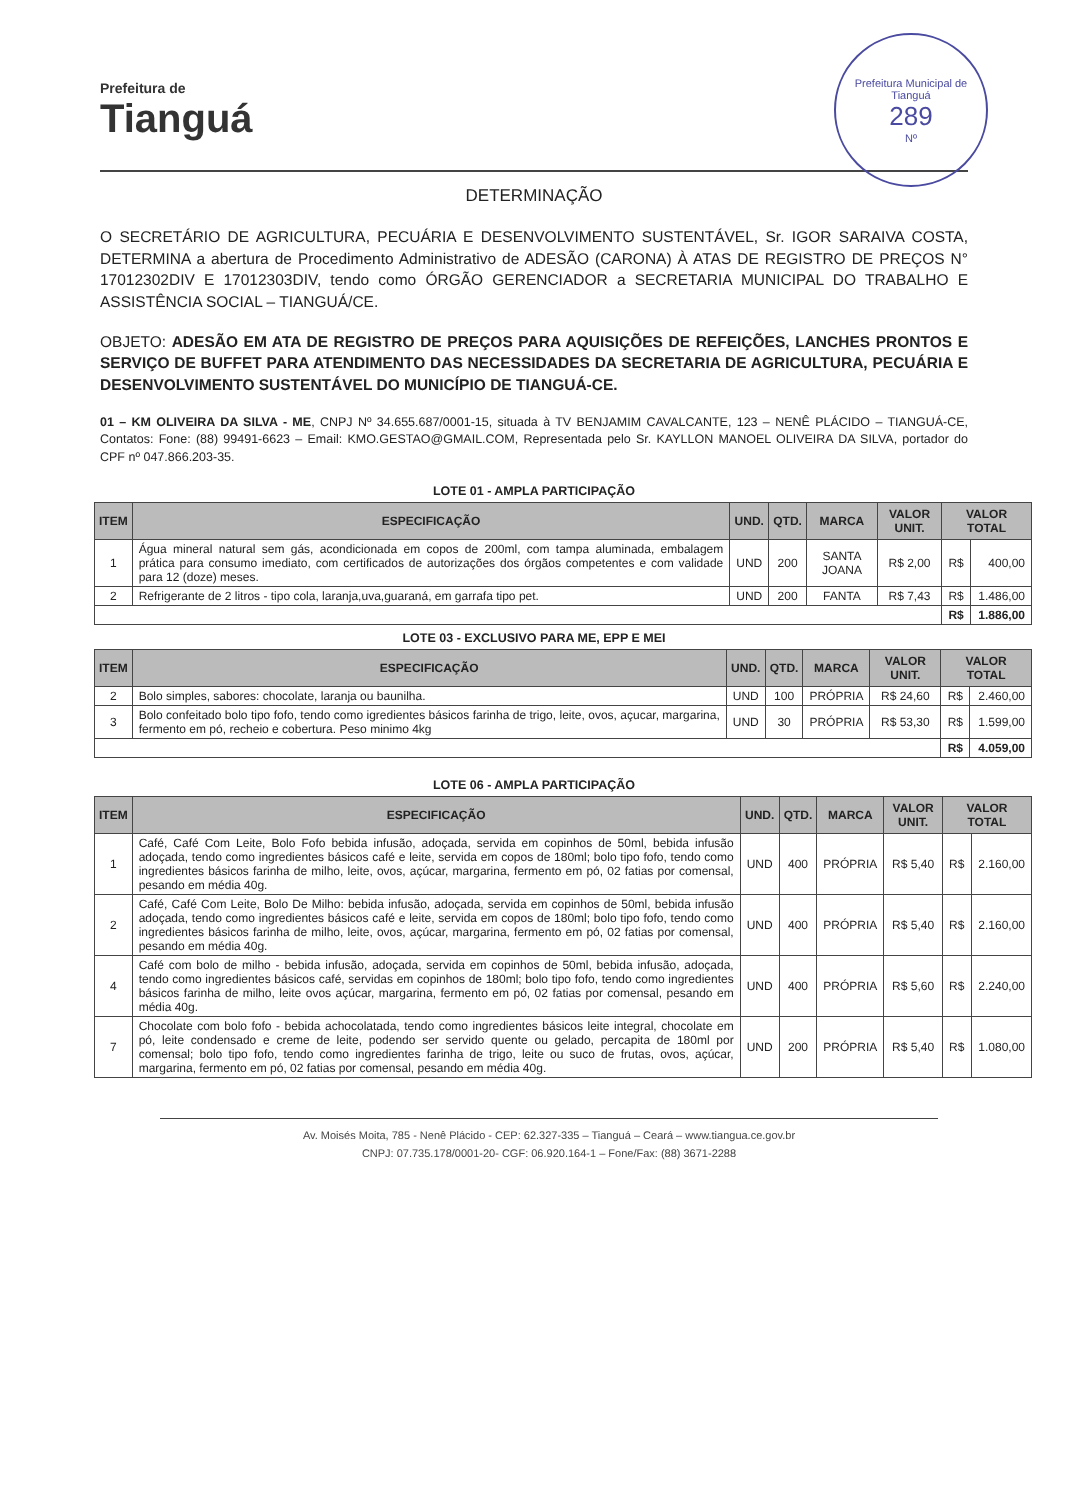Prefeitura de
Tianguá
Prefeitura Municipal de Tianguá
289
Nº
DETERMINAÇÃO
O SECRETÁRIO DE AGRICULTURA, PECUÁRIA E DESENVOLVIMENTO SUSTENTÁVEL, Sr. IGOR SARAIVA COSTA, DETERMINA a abertura de Procedimento Administrativo de ADESÃO (CARONA) À ATAS DE REGISTRO DE PREÇOS N° 17012302DIV E 17012303DIV, tendo como ÓRGÃO GERENCIADOR a SECRETARIA MUNICIPAL DO TRABALHO E ASSISTÊNCIA SOCIAL – TIANGUÁ/CE.
OBJETO: ADESÃO EM ATA DE REGISTRO DE PREÇOS PARA AQUISIÇÕES DE REFEIÇÕES, LANCHES PRONTOS E SERVIÇO DE BUFFET PARA ATENDIMENTO DAS NECESSIDADES DA SECRETARIA DE AGRICULTURA, PECUÁRIA E DESENVOLVIMENTO SUSTENTÁVEL DO MUNICÍPIO DE TIANGUÁ-CE.
01 – KM OLIVEIRA DA SILVA - ME, CNPJ Nº 34.655.687/0001-15, situada à TV BENJAMIM CAVALCANTE, 123 – NENÊ PLÁCIDO – TIANGUÁ-CE, Contatos: Fone: (88) 99491-6623 – Email: KMO.GESTAO@GMAIL.COM, Representada pelo Sr. KAYLLON MANOEL OLIVEIRA DA SILVA, portador do CPF nº 047.866.203-35.
LOTE 01 - AMPLA PARTICIPAÇÃO
| ITEM | ESPECIFICAÇÃO | UND. | QTD. | MARCA | VALOR UNIT. | VALOR TOTAL | |
| --- | --- | --- | --- | --- | --- | --- | --- |
| 1 | Água mineral natural sem gás, acondicionada em copos de 200ml, com tampa aluminada, embalagem prática para consumo imediato, com certificados de autorizações dos órgãos competentes e com validade para 12 (doze) meses. | UND | 200 | SANTA JOANA | R$ 2,00 | R$ | 400,00 |
| 2 | Refrigerante de 2 litros - tipo cola, laranja,uva,guaraná, em garrafa tipo pet. | UND | 200 | FANTA | R$ 7,43 | R$ | 1.486,00 |
| | | | | | | R$ | 1.886,00 |
LOTE 03 - EXCLUSIVO PARA ME, EPP E MEI
| ITEM | ESPECIFICAÇÃO | UND. | QTD. | MARCA | VALOR UNIT. | VALOR TOTAL | |
| --- | --- | --- | --- | --- | --- | --- | --- |
| 2 | Bolo simples, sabores: chocolate, laranja ou baunilha. | UND | 100 | PRÓPRIA | R$ 24,60 | R$ | 2.460,00 |
| 3 | Bolo confeitado bolo tipo fofo, tendo como igredientes básicos farinha de trigo, leite, ovos, açucar, margarina, fermento em pó, recheio e cobertura. Peso minimo 4kg | UND | 30 | PRÓPRIA | R$ 53,30 | R$ | 1.599,00 |
| | | | | | | R$ | 4.059,00 |
LOTE 06 - AMPLA PARTICIPAÇÃO
| ITEM | ESPECIFICAÇÃO | UND. | QTD. | MARCA | VALOR UNIT. | VALOR TOTAL | |
| --- | --- | --- | --- | --- | --- | --- | --- |
| 1 | Café, Café Com Leite, Bolo Fofo bebida infusão, adoçada, servida em copinhos de 50ml, bebida infusão adoçada, tendo como ingredientes básicos café e leite, servida em copos de 180ml; bolo tipo fofo, tendo como ingredientes básicos farinha de milho, leite, ovos, açúcar, margarina, fermento em pó, 02 fatias por comensal, pesando em média 40g. | UND | 400 | PRÓPRIA | R$ 5,40 | R$ | 2.160,00 |
| 2 | Café, Café Com Leite, Bolo De Milho: bebida infusão, adoçada, servida em copinhos de 50ml, bebida infusão adoçada, tendo como ingredientes básicos café e leite, servida em copos de 180ml; bolo tipo fofo, tendo como ingredientes básicos farinha de milho, leite, ovos, açúcar, margarina, fermento em pó, 02 fatias por comensal, pesando em média 40g. | UND | 400 | PRÓPRIA | R$ 5,40 | R$ | 2.160,00 |
| 4 | Café com bolo de milho - bebida infusão, adoçada, servida em copinhos de 50ml, bebida infusão, adoçada, tendo como ingredientes básicos café, servidas em copinhos de 180ml; bolo tipo fofo, tendo como ingredientes básicos farinha de milho, leite ovos açúcar, margarina, fermento em pó, 02 fatias por comensal, pesando em média 40g. | UND | 400 | PRÓPRIA | R$ 5,60 | R$ | 2.240,00 |
| 7 | Chocolate com bolo fofo - bebida achocolatada, tendo como ingredientes básicos leite integral, chocolate em pó, leite condensado e creme de leite, podendo ser servido quente ou gelado, percapita de 180ml por comensal; bolo tipo fofo, tendo como ingredientes farinha de trigo, leite ou suco de frutas, ovos, açúcar, margarina, fermento em pó, 02 fatias por comensal, pesando em média 40g. | UND | 200 | PRÓPRIA | R$ 5,40 | R$ | 1.080,00 |
Av. Moisés Moita, 785 - Nenê Plácido - CEP: 62.327-335 – Tianguá – Ceará – www.tiangua.ce.gov.br
CNPJ: 07.735.178/0001-20- CGF: 06.920.164-1 – Fone/Fax: (88) 3671-2288